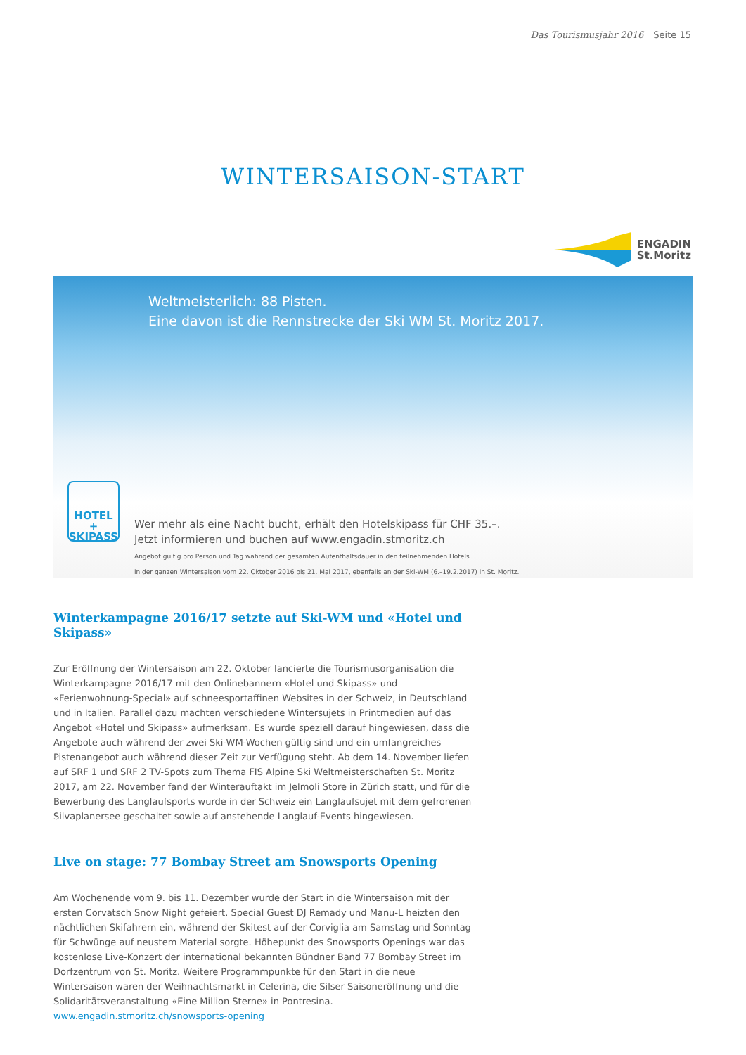Das Tourismusjahr 2016 Seite 15
WINTERSAISON-START
ENGADIN
St.Moritz
Weltmeisterlich: 88 Pisten.
Eine davon ist die Rennstrecke der Ski WM St. Moritz 2017.
HOTEL
+
SKIPASS
Wer mehr als eine Nacht bucht, erhält den Hotelskipass für CHF 35.–.
Jetzt informieren und buchen auf www.engadin.stmoritz.ch
Angebot gültig pro Person und Tag während der gesamten Aufenthaltsdauer in den teilnehmenden Hotels
in der ganzen Wintersaison vom 22. Oktober 2016 bis 21. Mai 2017, ebenfalls an der Ski-WM (6.–19.2.2017) in St. Moritz.
Winterkampagne 2016/17 setzte auf Ski-WM und «Hotel und Skipass»
Zur Eröffnung der Wintersaison am 22. Oktober lancierte die Tourismusorganisation die Winterkampagne 2016/17 mit den Onlinebannern «Hotel und Skipass» und «Ferienwohnung-Special» auf schneesportaffinen Websites in der Schweiz, in Deutschland und in Italien. Parallel dazu machten verschiedene Wintersujets in Printmedien auf das Angebot «Hotel und Skipass» aufmerksam. Es wurde speziell darauf hingewiesen, dass die Angebote auch während der zwei Ski-WM-Wochen gültig sind und ein umfangreiches Pistenangebot auch während dieser Zeit zur Verfügung steht. Ab dem 14. November liefen auf SRF 1 und SRF 2 TV-Spots zum Thema FIS Alpine Ski Weltmeisterschaften St. Moritz 2017, am 22. November fand der Winterauftakt im Jelmoli Store in Zürich statt, und für die Bewerbung des Langlaufsports wurde in der Schweiz ein Langlaufsujet mit dem gefrorenen Silvaplanersee geschaltet sowie auf anstehende Langlauf-Events hingewiesen.
Live on stage: 77 Bombay Street am Snowsports Opening
Am Wochenende vom 9. bis 11. Dezember wurde der Start in die Wintersaison mit der ersten Corvatsch Snow Night gefeiert. Special Guest DJ Remady und Manu-L heizten den nächtlichen Skifahrern ein, während der Skitest auf der Corviglia am Samstag und Sonntag für Schwünge auf neustem Material sorgte. Höhepunkt des Snowsports Openings war das kostenlose Live-Konzert der international bekannten Bündner Band 77 Bombay Street im Dorfzentrum von St. Moritz. Weitere Programmpunkte für den Start in die neue Wintersaison waren der Weihnachtsmarkt in Celerina, die Silser Saisoneröffnung und die Solidaritätsveranstaltung «Eine Million Sterne» in Pontresina.
www.engadin.stmoritz.ch/snowsports-opening